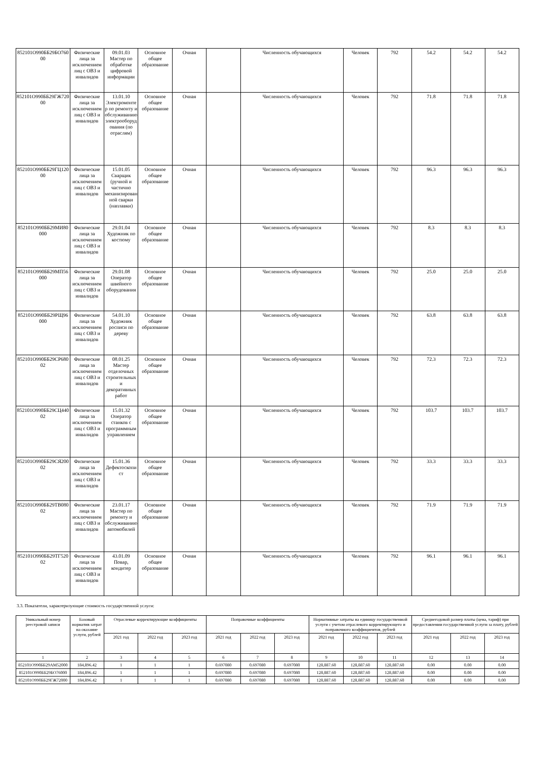| 852101О990ББ29БО76000 | Физические лица за исключением лиц с ОВЗ и инвалидов | 09.01.03 Мастер по обработке цифровой информации | Основное общее образование | Очная | | Численность обучающихся | Человек | 792 | 54.2 | 54.2 | 54.2 |
| 852101О990ББ29ГЖ72000 | Физические лица за исключением лиц с ОВЗ и инвалидов | 13.01.10 Электромонтер по ремонту и обслуживанию электрооборудования (по отраслям) | Основное общее образование | Очная | | Численность обучающихся | Человек | 792 | 71.8 | 71.8 | 71.8 |
| 852101О990ББ29ГЦ12000 | Физические лица за исключением лиц с ОВЗ и инвалидов | 15.01.05 Сварщик (ручной и частично механизированной сварки (наплавки) | Основное общее образование | Очная | | Численность обучающихся | Человек | 792 | 96.3 | 96.3 | 96.3 |
| 852101О990ББ29МИ80000 | Физические лица за исключением лиц с ОВЗ и инвалидов | 29.01.04 Художник по костюму | Основное общее образование | Очная | | Численность обучающихся | Человек | 792 | 8.3 | 8.3 | 8.3 |
| 852101О990ББ29МП56000 | Физические лица за исключением лиц с ОВЗ и инвалидов | 29.01.08 Оператор швейного оборудования | Основное общее образование | Очная | | Численность обучающихся | Человек | 792 | 25.0 | 25.0 | 25.0 |
| 852101О990ББ29РЩ96000 | Физические лица за исключением лиц с ОВЗ и инвалидов | 54.01.10 Художник росписи по дереву | Основное общее образование | Очная | | Численность обучающихся | Человек | 792 | 63.8 | 63.8 | 63.8 |
| 852101О990ББ29СР68002 | Физические лица за исключением лиц с ОВЗ и инвалидов | 08.01.25 Мастер отделочных строительных и декоративных работ | Основное общее образование | Очная | | Численность обучающихся | Человек | 792 | 72.3 | 72.3 | 72.3 |
| 852101О990ББ29СЦ44002 | Физические лица за исключением лиц с ОВЗ и инвалидов | 15.01.32 Оператор станков с программным управлением | Основное общее образование | Очная | | Численность обучающихся | Человек | 792 | 103.7 | 103.7 | 103.7 |
| 852101О990ББ29СЯ20002 | Физические лица за исключением лиц с ОВЗ и инвалидов | 15.01.36 Дефектоскопист | Основное общее образование | Очная | | Численность обучающихся | Человек | 792 | 33.3 | 33.3 | 33.3 |
| 852101О990ББ29ТВ08002 | Физические лица за исключением лиц с ОВЗ и инвалидов | 23.01.17 Мастер по ремонту и обслуживанию автомобилей | Основное общее образование | Очная | | Численность обучающихся | Человек | 792 | 71.9 | 71.9 | 71.9 |
| 852101О990ББ29ТГ52002 | Физические лица за исключением лиц с ОВЗ и инвалидов | 43.01.09 Повар, кондитер | Основное общее образование | Очная | | Численность обучающихся | Человек | 792 | 96.1 | 96.1 | 96.1 |
3.3. Показатели, характеризующие стоимость государственной услуги:
| Уникальный номер реестровой записи | Базовый норматив затрат на оказание услуги, рублей | Отраслевые корректирующие коэффициенты | | | Поправочные коэффициенты | | | Нормативные затраты на единицу государственной услуги с учетом отраслевого корректирующего и поправочного коэффициентов, рублей | | | Среднегодовой размер платы (цена, тариф) при предоставлении государственной услуги за плату, рублей | | |
| --- | --- | --- | --- | --- | --- | --- | --- | --- | --- | --- | --- | --- | --- |
| | | 2021 год | 2022 год | 2023 год | 2021 год | 2022 год | 2023 год | 2021 год | 2022 год | 2023 год | 2021 год | 2022 год | 2023 год |
| 1 | 2 | 3 | 4 | 5 | 6 | 7 | 8 | 9 | 10 | 11 | 12 | 13 | 14 |
| 852101О990ББ29АМ52000 | 184,896.42 | 1 | 1 | 1 | 0.697080 | 0.697080 | 0.697080 | 128,887.60 | 128,887.60 | 128,887.60 | 0.00 | 0.00 | 0.00 |
| 852101О990ББ29БО76000 | 184,896.42 | 1 | 1 | 1 | 0.697080 | 0.697080 | 0.697080 | 128,887.60 | 128,887.60 | 128,887.60 | 0.00 | 0.00 | 0.00 |
| 852101О990ББ29ГЖ72000 | 184,896.42 | 1 | 1 | 1 | 0.697080 | 0.697080 | 0.697080 | 128,887.60 | 128,887.60 | 128,887.60 | 0.00 | 0.00 | 0.00 |